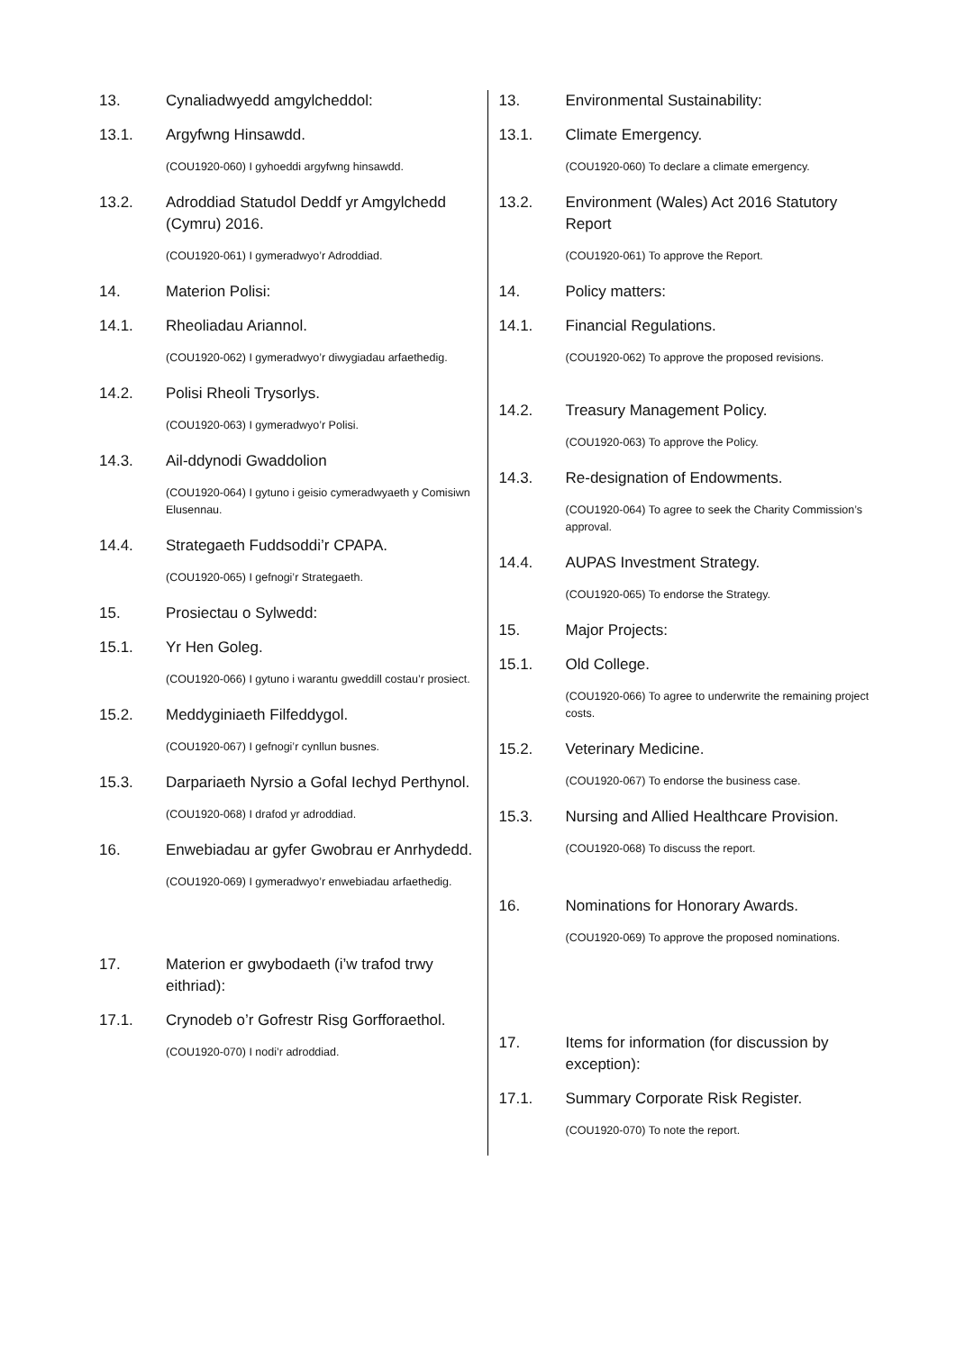13. Cynaliadwyedd amgylcheddol:
13.1. Argyfwng Hinsawdd.
(COU1920-060) I gyhoeddi argyfwng hinsawdd.
13.2. Adroddiad Statudol Deddf yr Amgylchedd (Cymru) 2016.
(COU1920-061) I gymeradwyo’r Adroddiad.
14. Materion Polisi:
14.1. Rheoliadau Ariannol.
(COU1920-062) I gymeradwyo’r diwygiadau arfaethedig.
14.2. Polisi Rheoli Trysorlys.
(COU1920-063) I gymeradwyo’r Polisi.
14.3. Ail-ddynodi Gwaddolion
(COU1920-064) I gytuno i geisio cymeradwyaeth y Comisiwn Elusennau.
14.4. Strategaeth Fuddsoddi’r CPAPA.
(COU1920-065) I gefnogi’r Strategaeth.
15. Prosiectau o Sylwedd:
15.1. Yr Hen Goleg.
(COU1920-066) I gytuno i warantu gweddill costau’r prosiect.
15.2. Meddyginiaeth Filfeddygol.
(COU1920-067) I gefnogi’r cynllun busnes.
15.3. Darpariaeth Nyrsio a Gofal Iechyd Perthynol.
(COU1920-068) I drafod yr adroddiad.
16. Enwebiadau ar gyfer Gwobrau er Anrhydedd.
(COU1920-069) I gymeradwyo’r enwebiadau arfaethedig.
17. Materion er gwybodaeth (i’w trafod trwy eithriad):
17.1. Crynodeb o’r Gofrestr Risg Gorfforaethol.
(COU1920-070) I nodi’r adroddiad.
13. Environmental Sustainability:
13.1. Climate Emergency.
(COU1920-060) To declare a climate emergency.
13.2. Environment (Wales) Act 2016 Statutory Report
(COU1920-061) To approve the Report.
14. Policy matters:
14.1. Financial Regulations.
(COU1920-062) To approve the proposed revisions.
14.2. Treasury Management Policy.
(COU1920-063) To approve the Policy.
14.3. Re-designation of Endowments.
(COU1920-064) To agree to seek the Charity Commission’s approval.
14.4. AUPAS Investment Strategy.
(COU1920-065) To endorse the Strategy.
15. Major Projects:
15.1. Old College.
(COU1920-066) To agree to underwrite the remaining project costs.
15.2. Veterinary Medicine.
(COU1920-067) To endorse the business case.
15.3. Nursing and Allied Healthcare Provision.
(COU1920-068) To discuss the report.
16. Nominations for Honorary Awards.
(COU1920-069) To approve the proposed nominations.
17. Items for information (for discussion by exception):
17.1. Summary Corporate Risk Register.
(COU1920-070) To note the report.